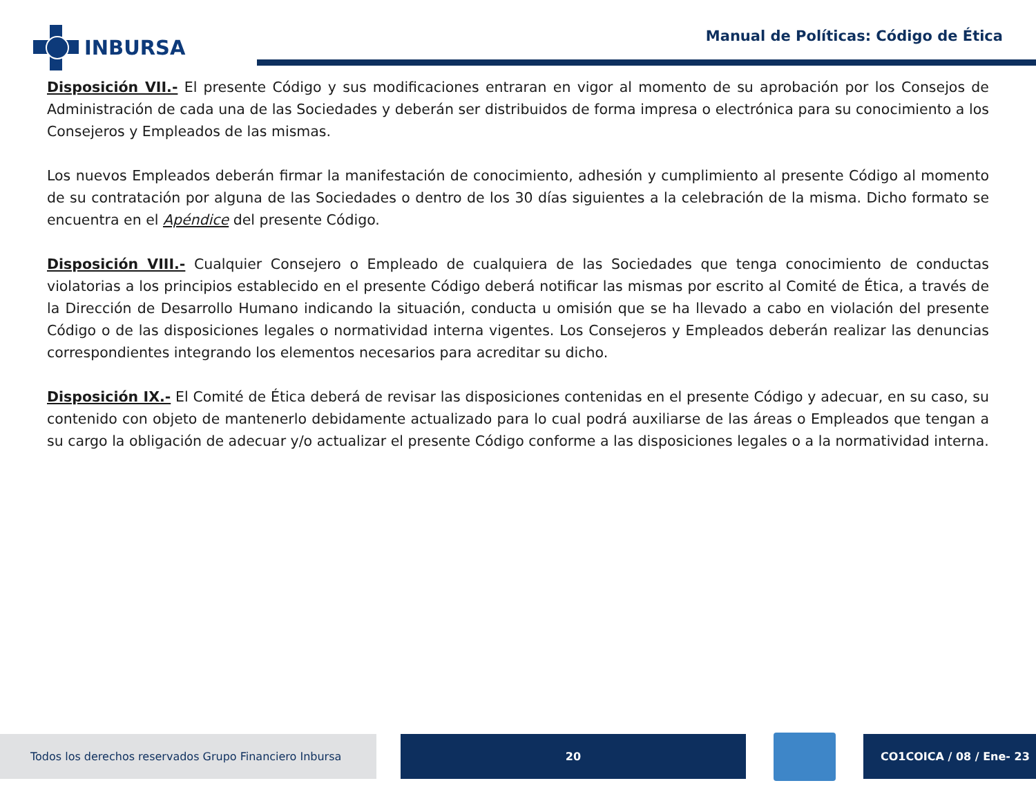INBURSA
Manual de Políticas: Código de Ética
Disposición VII.- El presente Código y sus modificaciones entraran en vigor al momento de su aprobación por los Consejos de Administración de cada una de las Sociedades y deberán ser distribuidos de forma impresa o electrónica para su conocimiento a los Consejeros y Empleados de las mismas.
Los nuevos Empleados deberán firmar la manifestación de conocimiento, adhesión y cumplimiento al presente Código al momento de su contratación por alguna de las Sociedades o dentro de los 30 días siguientes a la celebración de la misma. Dicho formato se encuentra en el Apéndice del presente Código.
Disposición VIII.- Cualquier Consejero o Empleado de cualquiera de las Sociedades que tenga conocimiento de conductas violatorias a los principios establecido en el presente Código deberá notificar las mismas por escrito al Comité de Ética, a través de la Dirección de Desarrollo Humano indicando la situación, conducta u omisión que se ha llevado a cabo en violación del presente Código o de las disposiciones legales o normatividad interna vigentes. Los Consejeros y Empleados deberán realizar las denuncias correspondientes integrando los elementos necesarios para acreditar su dicho.
Disposición IX.- El Comité de Ética deberá de revisar las disposiciones contenidas en el presente Código y adecuar, en su caso, su contenido con objeto de mantenerlo debidamente actualizado para lo cual podrá auxiliarse de las áreas o Empleados que tengan a su cargo la obligación de adecuar y/o actualizar el presente Código conforme a las disposiciones legales o a la normatividad interna.
Todos los derechos reservados Grupo Financiero Inbursa 20 CO1COICA / 08 / Ene- 23